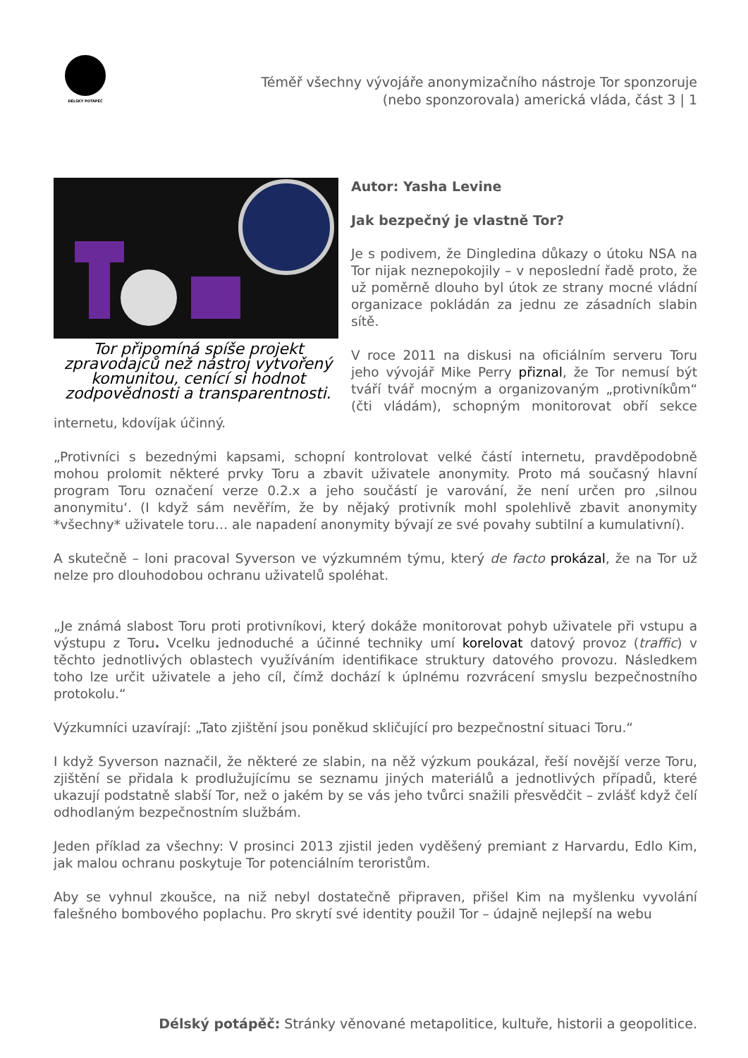DÉLSKÝ POTÁPĚČ
Téměř všechny vývojáře anonymizačního nástroje Tor sponzoruje (nebo sponzorovala) americká vláda, část 3 | 1
Tor připomíná spíše projekt zpravodajců než nástroj vytvořený komunitou, cenící si hodnot zodpovědnosti a transparentnosti.
Autor: Yasha Levine
Jak bezpečný je vlastně Tor?
Je s podivem, že Dingledina důkazy o útoku NSA na Tor nijak neznepokojily – v neposlední řadě proto, že už poměrně dlouho byl útok ze strany mocné vládní organizace pokládán za jednu ze zásadních slabin sítě.
V roce 2011 na diskusi na oficiálním serveru Toru jeho vývojář Mike Perry přiznal, že Tor nemusí být tváří tvář mocným a organizovaným „protivníkům“ (čti vládám), schopným monitorovat obří sekce internetu, kdovíjak účinný.
„Protivníci s bezednými kapsami, schopní kontrolovat velké částí internetu, pravděpodobně mohou prolomit některé prvky Toru a zbavit uživatele anonymity. Proto má současný hlavní program Toru označení verze 0.2.x a jeho součástí je varování, že není určen pro ‚silnou anonymitu‘. (I když sám nevěřím, že by nějaký protivník mohl spolehlivě zbavit anonymity *všechny* uživatele toru… ale napadení anonymity bývají ze své povahy subtilní a kumulativní).
A skutečně – loni pracoval Syverson ve výzkumném týmu, který de facto prokázal, že na Tor už nelze pro dlouhodobou ochranu uživatelů spoléhat.
„Je známá slabost Toru proti protivníkovi, který dokáže monitorovat pohyb uživatele při vstupu a výstupu z Toru. Vcelku jednoduché a účinné techniky umí korelovat datový provoz (traffic) v těchto jednotlivých oblastech využíváním identifikace struktury datového provozu. Následkem toho lze určit uživatele a jeho cíl, čímž dochází k úplnému rozvrácení smyslu bezpečnostního protokolu.“
Výzkumníci uzavírají: „Tato zjištění jsou poněkud skličující pro bezpečnostní situaci Toru.“
I když Syverson naznačil, že některé ze slabin, na něž výzkum poukázal, řeší novější verze Toru, zjištění se přidala k prodlužujícímu se seznamu jiných materiálů a jednotlivých případů, které ukazují podstatně slabší Tor, než o jakém by se vás jeho tvůrci snažili přesvědčit – zvlášť když čelí odhodlaným bezpečnostním službám.
Jeden příklad za všechny: V prosinci 2013 zjistil jeden vyděšený premiant z Harvardu, Edlo Kim, jak malou ochranu poskytuje Tor potenciálním teroristům.
Aby se vyhnul zkoušce, na niž nebyl dostatečně připraven, přišel Kim na myšlenku vyvolání falešného bombového poplachu. Pro skrytí své identity použil Tor – údajně nejlepší na webu
Délský potápěč: Stránky věnované metapolitice, kultuře, historii a geopolitice.